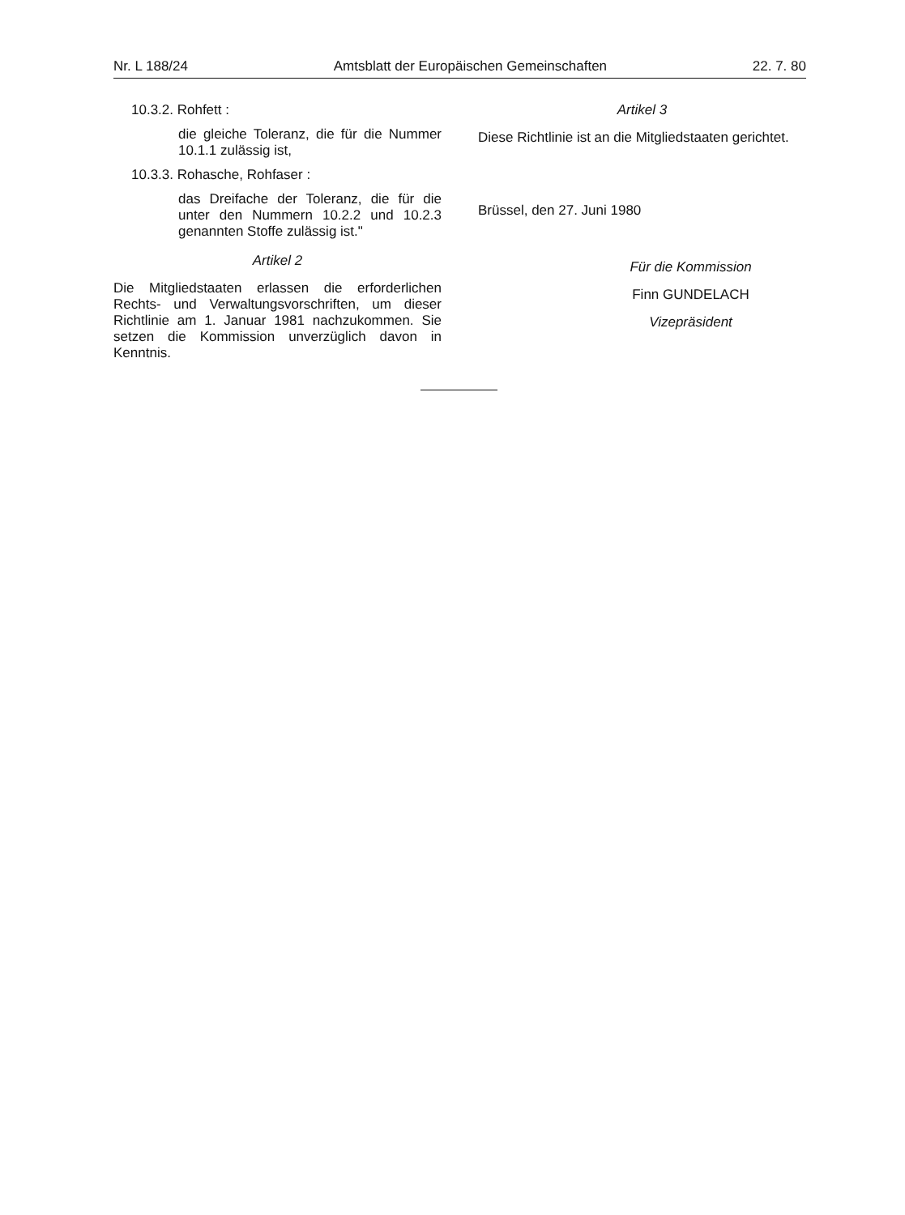Nr. L 188/24 Amtsblatt der Europäischen Gemeinschaften 22. 7. 80
10.3.2. Rohfett :
die gleiche Toleranz, die für die Nummer 10.1.1 zulässig ist,
10.3.3. Rohasche, Rohfaser :
das Dreifache der Toleranz, die für die unter den Nummern 10.2.2 und 10.2.3 genannten Stoffe zulässig ist."
Artikel 2
Die Mitgliedstaaten erlassen die erforderlichen Rechts- und Verwaltungsvorschriften, um dieser Richtlinie am 1. Januar 1981 nachzukommen. Sie setzen die Kommission unverzüglich davon in Kenntnis.
Artikel 3
Diese Richtlinie ist an die Mitgliedstaaten gerichtet.
Brüssel, den 27. Juni 1980
Für die Kommission
Finn GUNDELACH
Vizepräsident